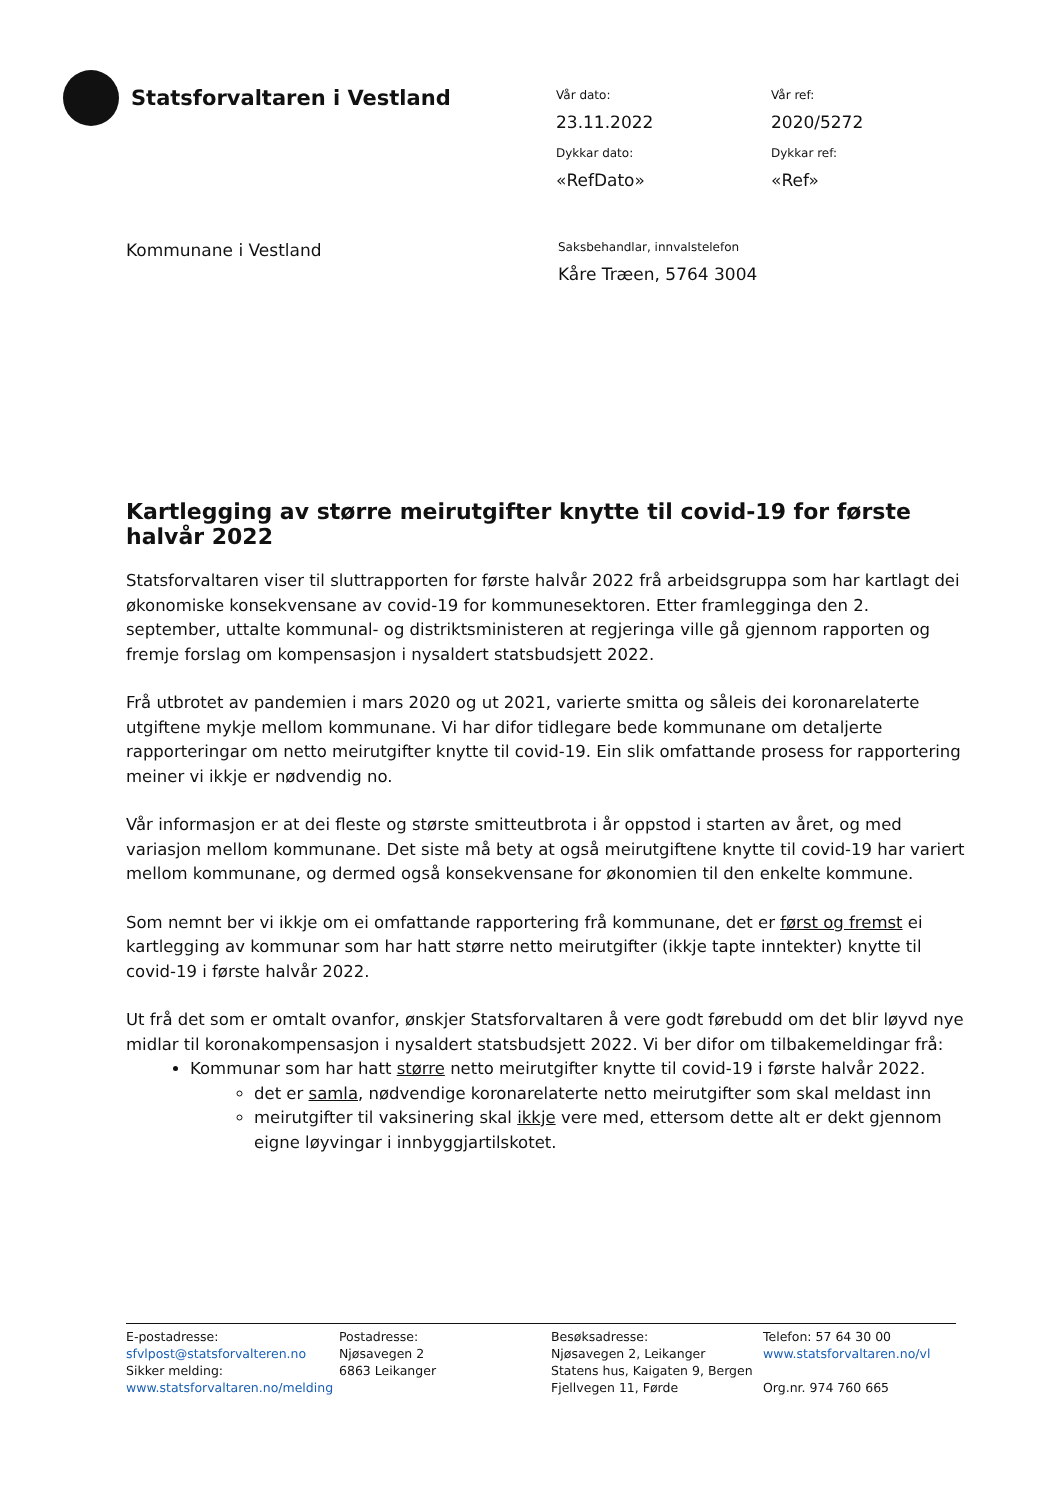Statsforvaltaren i Vestland
Vår dato:
23.11.2022
Vår ref:
2020/5272
Dykkar dato:
«RefDato»
Dykkar ref:
«Ref»
Kommunane i Vestland
Saksbehandlar, innvalstelefon
Kåre Træen, 5764 3004
Kartlegging av større meirutgifter knytte til covid-19 for første halvår 2022
Statsforvaltaren viser til sluttrapporten for første halvår 2022 frå arbeidsgruppa som har kartlagt dei økonomiske konsekvensane av covid-19 for kommunesektoren. Etter framlegginga den 2. september, uttalte kommunal- og distriktsministeren at regjeringa ville gå gjennom rapporten og fremje forslag om kompensasjon i nysaldert statsbudsjett 2022.
Frå utbrotet av pandemien i mars 2020 og ut 2021, varierte smitta og såleis dei koronarelaterte utgiftene mykje mellom kommunane. Vi har difor tidlegare bede kommunane om detaljerte rapporteringar om netto meirutgifter knytte til covid-19. Ein slik omfattande prosess for rapportering meiner vi ikkje er nødvendig no.
Vår informasjon er at dei fleste og største smitteutbrota i år oppstod i starten av året, og med variasjon mellom kommunane. Det siste må bety at også meirutgiftene knytte til covid-19 har variert mellom kommunane, og dermed også konsekvensane for økonomien til den enkelte kommune.
Som nemnt ber vi ikkje om ei omfattande rapportering frå kommunane, det er først og fremst ei kartlegging av kommunar som har hatt større netto meirutgifter (ikkje tapte inntekter) knytte til covid-19 i første halvår 2022.
Ut frå det som er omtalt ovanfor, ønskjer Statsforvaltaren å vere godt førebudd om det blir løyvd nye midlar til koronakompensasjon i nysaldert statsbudsjett 2022. Vi ber difor om tilbakemeldingar frå:
Kommunar som har hatt større netto meirutgifter knytte til covid-19 i første halvår 2022.
det er samla, nødvendige koronarelaterte netto meirutgifter som skal meldast inn
meirutgifter til vaksinering skal ikkje vere med, ettersom dette alt er dekt gjennom eigne løyvingar i innbyggjartilskotet.
E-postadresse:
sfvlpost@statsforvalteren.no
Sikker melding:
www.statsforvaltaren.no/melding
Postadresse:
Njøsavegen 2
6863 Leikanger
Besøksadresse:
Njøsavegen 2, Leikanger
Statens hus, Kaigaten 9, Bergen
Fjellvegen 11, Førde
Telefon: 57 64 30 00
www.statsforvaltaren.no/vl
Org.nr. 974 760 665